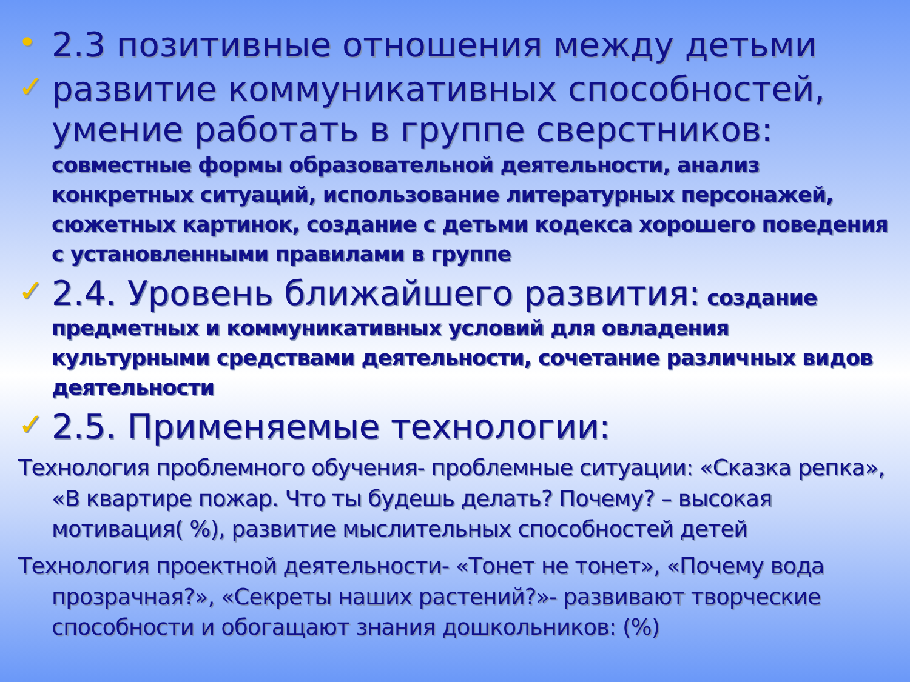• 2.3 позитивные отношения между детьми
✓ развитие коммуникативных способностей, умение работать в группе сверстников:
совместные формы образовательной деятельности, анализ конкретных ситуаций, использование литературных персонажей, сюжетных картинок, создание с детьми кодекса хорошего поведения с установленными правилами в группе
✓
2.4. Уровень ближайшего развития: создание предметных и коммуникативных условий для овладения культурными средствами деятельности, сочетание различных видов деятельности
✓ 2.5. Применяемые технологии:
Технология проблемного обучения- проблемные ситуации: «Сказка репка», «В квартире пожар. Что ты будешь делать? Почему? – высокая мотивация( %), развитие мыслительных способностей детей
Технология проектной деятельности- «Тонет не тонет», «Почему вода прозрачная?», «Секреты наших растений?»- развивают творческие способности и обогащают знания дошкольников: (%)